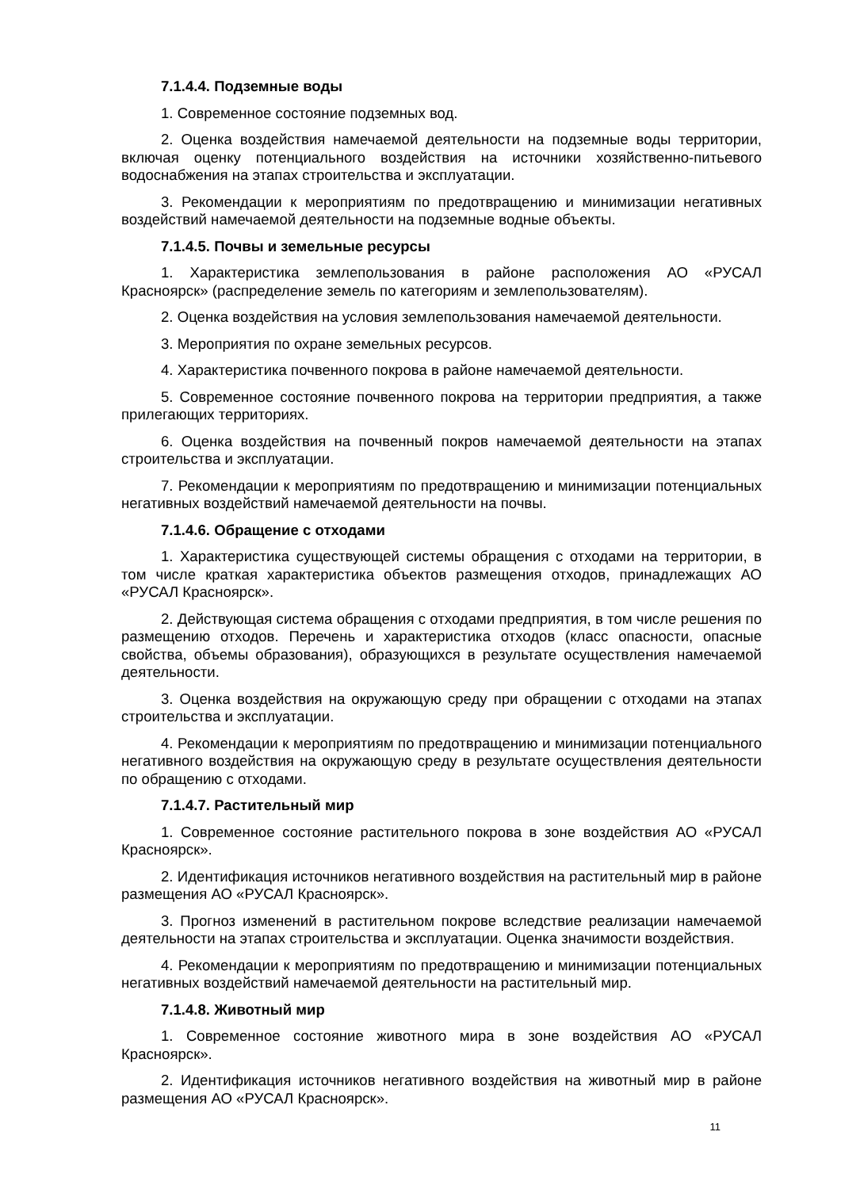7.1.4.4. Подземные воды
1. Современное состояние подземных вод.
2. Оценка воздействия намечаемой деятельности на подземные воды территории, включая оценку потенциального воздействия на источники хозяйственно-питьевого водоснабжения на этапах строительства и эксплуатации.
3. Рекомендации к мероприятиям по предотвращению и минимизации негативных воздействий намечаемой деятельности на подземные водные объекты.
7.1.4.5. Почвы и земельные ресурсы
1. Характеристика землепользования в районе расположения АО «РУСАЛ Красноярск» (распределение земель по категориям и землепользователям).
2. Оценка воздействия на условия землепользования намечаемой деятельности.
3. Мероприятия по охране земельных ресурсов.
4. Характеристика почвенного покрова в районе намечаемой деятельности.
5. Современное состояние почвенного покрова на территории предприятия, а также прилегающих территориях.
6. Оценка воздействия на почвенный покров намечаемой деятельности на этапах строительства и эксплуатации.
7. Рекомендации к мероприятиям по предотвращению и минимизации потенциальных негативных воздействий намечаемой деятельности на почвы.
7.1.4.6. Обращение с отходами
1. Характеристика существующей системы обращения с отходами на территории, в том числе краткая характеристика объектов размещения отходов, принадлежащих АО «РУСАЛ Красноярск».
2. Действующая система обращения с отходами предприятия, в том числе решения по размещению отходов. Перечень и характеристика отходов (класс опасности, опасные свойства, объемы образования), образующихся в результате осуществления намечаемой деятельности.
3. Оценка воздействия на окружающую среду при обращении с отходами на этапах строительства и эксплуатации.
4. Рекомендации к мероприятиям по предотвращению и минимизации потенциального негативного воздействия на окружающую среду в результате осуществления деятельности по обращению с отходами.
7.1.4.7. Растительный мир
1. Современное состояние растительного покрова в зоне воздействия АО «РУСАЛ Красноярск».
2. Идентификация источников негативного воздействия на растительный мир в районе размещения АО «РУСАЛ Красноярск».
3. Прогноз изменений в растительном покрове вследствие реализации намечаемой деятельности на этапах строительства и эксплуатации. Оценка значимости воздействия.
4. Рекомендации к мероприятиям по предотвращению и минимизации потенциальных негативных воздействий намечаемой деятельности на растительный мир.
7.1.4.8. Животный мир
1. Современное состояние животного мира в зоне воздействия АО «РУСАЛ Красноярск».
2. Идентификация источников негативного воздействия на животный мир в районе размещения АО «РУСАЛ Красноярск».
11